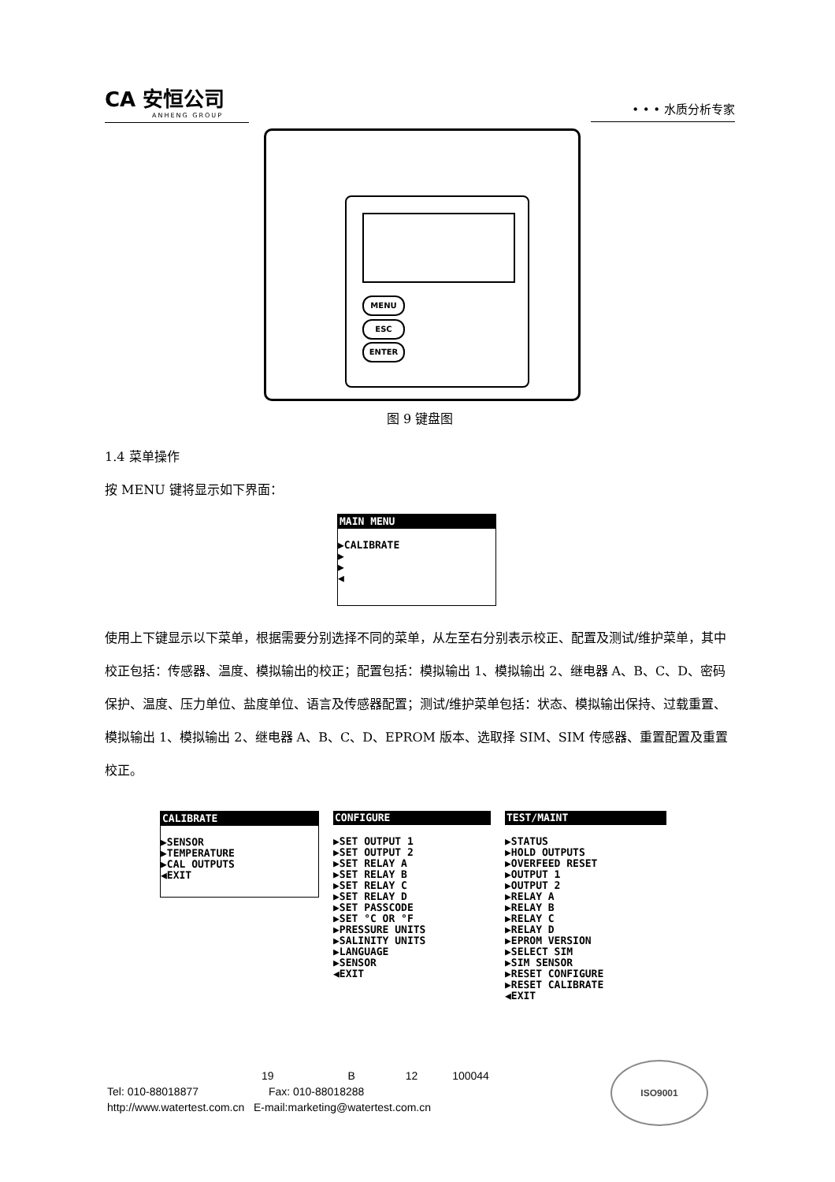CA 安恒公司
ANHENG GROUP
• • • 水质分析专家
MENU
ESC
ENTER
图 9 键盘图
1.4 菜单操作
按 MENU 键将显示如下界面：
MAIN MENU
▶CALIBRATE ▶ ▶ ◀
使用上下键显示以下菜单，根据需要分别选择不同的菜单，从左至右分别表示校正、配置及测试/维护菜单，其中校正包括：传感器、温度、模拟输出的校正；配置包括：模拟输出 1、模拟输出 2、继电器 A、B、C、D、密码保护、温度、压力单位、盐度单位、语言及传感器配置；测试/维护菜单包括：状态、模拟输出保持、过载重置、模拟输出 1、模拟输出 2、继电器 A、B、C、D、EPROM 版本、选取择 SIM、SIM 传感器、重置配置及重置校正。
CALIBRATE
▶SENSOR ▶TEMPERATURE ▶CAL OUTPUTS ◀EXIT
CONFIGURE
▶SET OUTPUT 1 ▶SET OUTPUT 2 ▶SET RELAY A ▶SET RELAY B ▶SET RELAY C ▶SET RELAY D ▶SET PASSCODE ▶SET °C OR °F ▶PRESSURE UNITS ▶SALINITY UNITS ▶LANGUAGE ▶SENSOR ◀EXIT
TEST/MAINT
▶STATUS ▶HOLD OUTPUTS ▶OVERFEED RESET ▶OUTPUT 1 ▶OUTPUT 2 ▶RELAY A ▶RELAY B ▶RELAY C ▶RELAY D ▶EPROM VERSION ▶SELECT SIM ▶SIM SENSOR ▶RESET CONFIGURE ▶RESET CALIBRATE ◀EXIT
19 B 12 100044
Tel: 010-88018877 Fax: 010-88018288
http://www.watertest.com.cn E-mail:marketing@watertest.com.cn
ISO9001